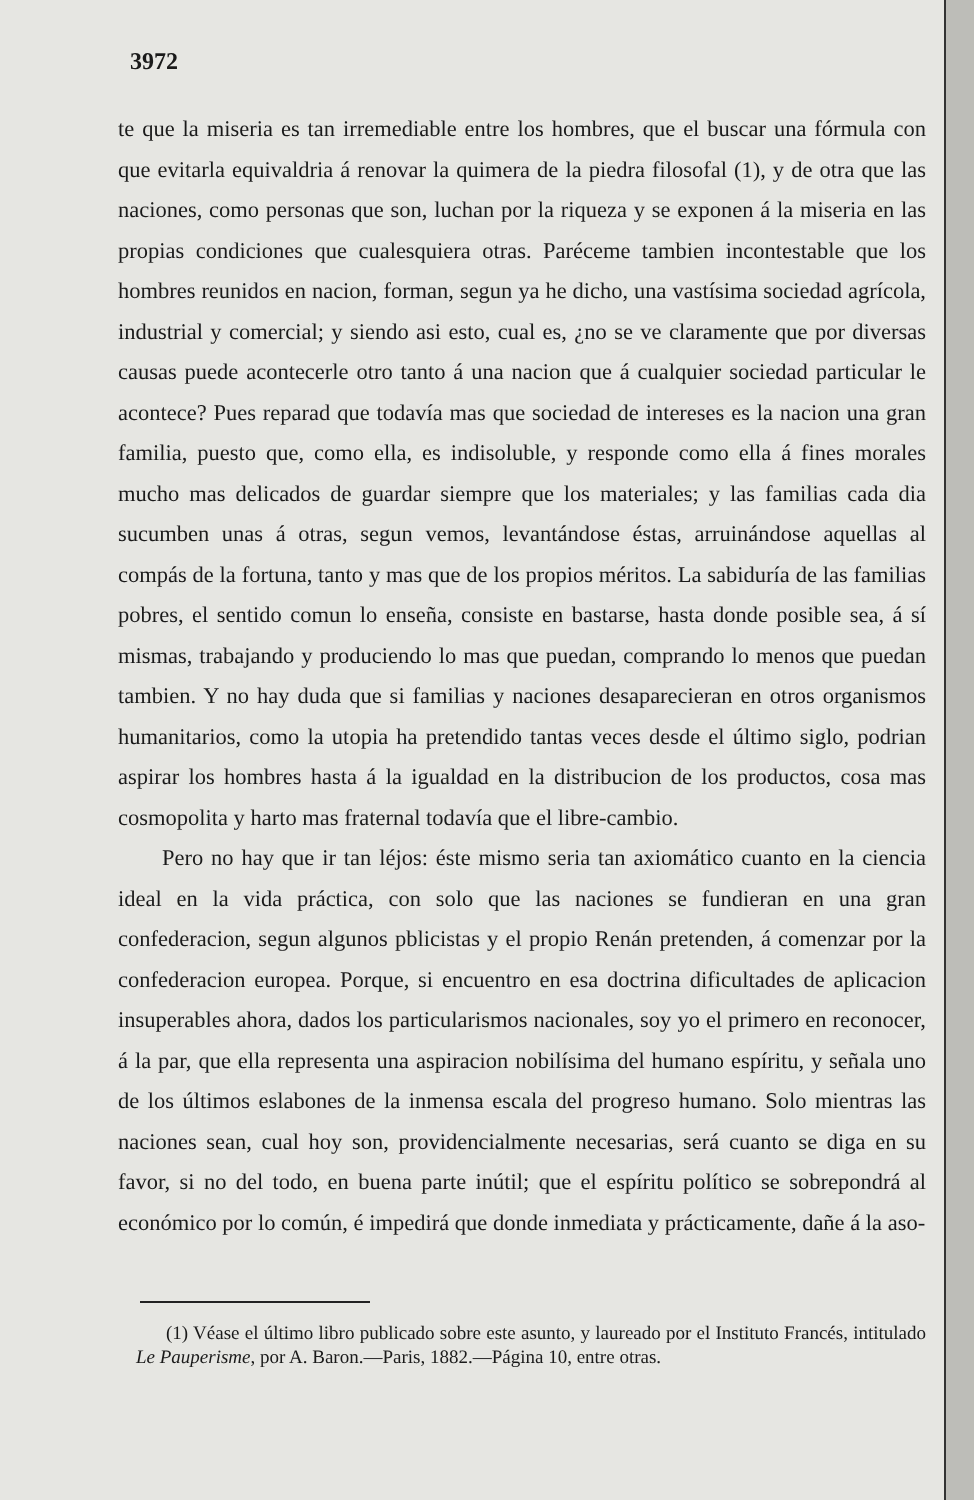3972
te que la miseria es tan irremediable entre los hombres, que el buscar una fórmula con que evitarla equivaldria á renovar la quimera de la piedra filosofal (1), y de otra que las naciones, como personas que son, luchan por la riqueza y se exponen á la miseria en las propias condiciones que cualesquiera otras. Paréceme tambien incontestable que los hombres reunidos en nacion, forman, segun ya he dicho, una vastísima sociedad agrícola, industrial y comercial; y siendo asi esto, cual es, ¿no se ve claramente que por diversas causas puede acontecerle otro tanto á una nacion que á cualquier sociedad particular le acontece? Pues reparad que todavía mas que sociedad de intereses es la nacion una gran familia, puesto que, como ella, es indisoluble, y responde como ella á fines morales mucho mas delicados de guardar siempre que los materiales; y las familias cada dia sucumben unas á otras, segun vemos, levantándose éstas, arruinándose aquellas al compás de la fortuna, tanto y mas que de los propios méritos. La sabiduría de las familias pobres, el sentido comun lo enseña, consiste en bastarse, hasta donde posible sea, á sí mismas, trabajando y produciendo lo mas que puedan, comprando lo menos que puedan tambien. Y no hay duda que si familias y naciones desaparecieran en otros organismos humanitarios, como la utopia ha pretendido tantas veces desde el último siglo, podrian aspirar los hombres hasta á la igualdad en la distribucion de los productos, cosa mas cosmopolita y harto mas fraternal todavía que el libre-cambio.
Pero no hay que ir tan léjos: éste mismo seria tan axiomático cuanto en la ciencia ideal en la vida práctica, con solo que las naciones se fundieran en una gran confederacion, segun algunos pblicistas y el propio Renán pretenden, á comenzar por la confederacion europea. Porque, si encuentro en esa doctrina dificultades de aplicacion insuperables ahora, dados los particularismos nacionales, soy yo el primero en reconocer, á la par, que ella representa una aspiracion nobilísima del humano espíritu, y señala uno de los últimos eslabones de la inmensa escala del progreso humano. Solo mientras las naciones sean, cual hoy son, providencialmente necesarias, será cuanto se diga en su favor, si no del todo, en buena parte inútil; que el espíritu político se sobrepondrá al económico por lo común, é impedirá que donde inmediata y prácticamente, dañe á la aso-
(1) Véase el último libro publicado sobre este asunto, y laureado por el Instituto Francés, intitulado Le Pauperisme, por A. Baron.—Paris, 1882.—Página 10, entre otras.